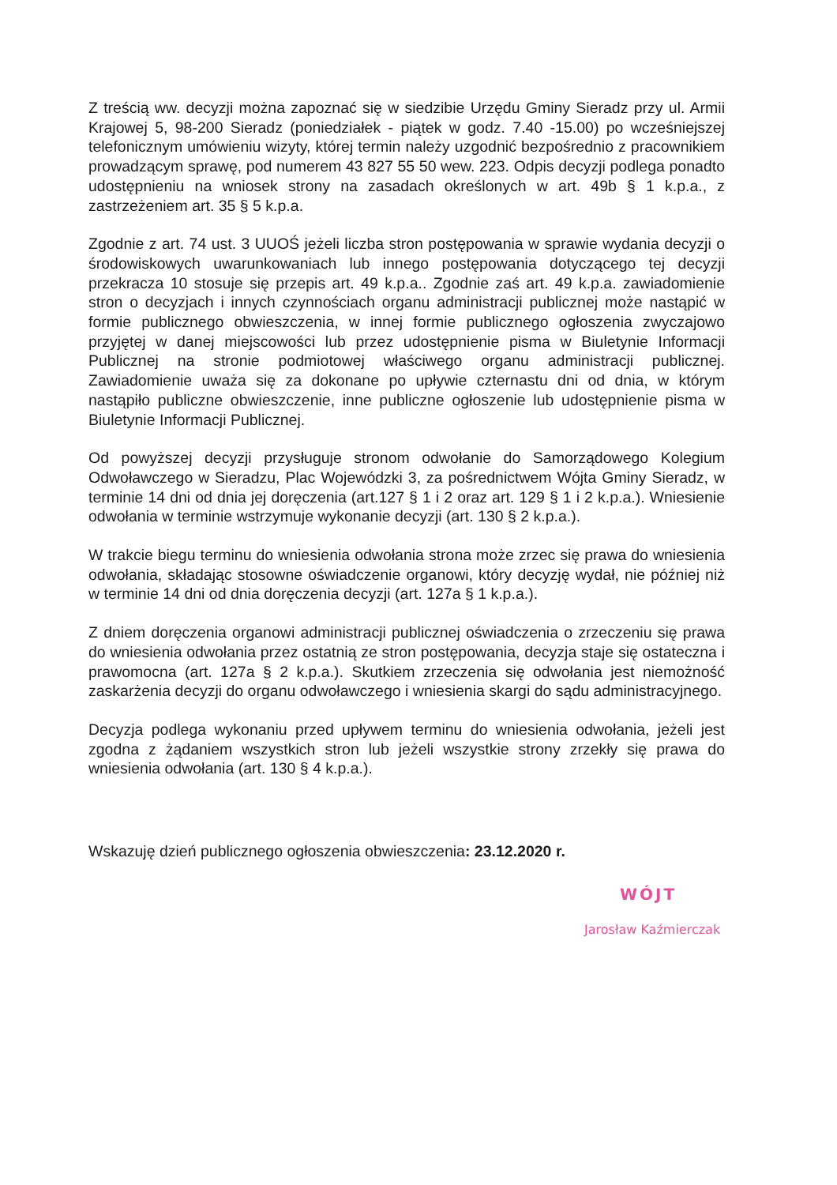Z treścią ww. decyzji można zapoznać się w siedzibie Urzędu Gminy Sieradz przy ul. Armii Krajowej 5, 98-200 Sieradz (poniedziałek - piątek w godz. 7.40 -15.00) po wcześniejszej telefonicznym umówieniu wizyty, której termin należy uzgodnić bezpośrednio z pracownikiem prowadzącym sprawę, pod numerem 43 827 55 50 wew. 223. Odpis decyzji podlega ponadto udostępnieniu na wniosek strony na zasadach określonych w art. 49b § 1 k.p.a., z zastrzeżeniem art. 35 § 5 k.p.a.
Zgodnie z art. 74 ust. 3 UUOŚ jeżeli liczba stron postępowania w sprawie wydania decyzji o środowiskowych uwarunkowaniach lub innego postępowania dotyczącego tej decyzji przekracza 10 stosuje się przepis art. 49 k.p.a.. Zgodnie zaś art. 49 k.p.a. zawiadomienie stron o decyzjach i innych czynnościach organu administracji publicznej może nastąpić w formie publicznego obwieszczenia, w innej formie publicznego ogłoszenia zwyczajowo przyjętej w danej miejscowości lub przez udostępnienie pisma w Biuletynie Informacji Publicznej na stronie podmiotowej właściwego organu administracji publicznej. Zawiadomienie uważa się za dokonane po upływie czternastu dni od dnia, w którym nastąpiło publiczne obwieszczenie, inne publiczne ogłoszenie lub udostępnienie pisma w Biuletynie Informacji Publicznej.
Od powyższej decyzji przysługuje stronom odwołanie do Samorządowego Kolegium Odwoławczego w Sieradzu, Plac Wojewódzki 3, za pośrednictwem Wójta Gminy Sieradz, w terminie 14 dni od dnia jej doręczenia (art.127 § 1 i 2 oraz art. 129 § 1 i 2 k.p.a.). Wniesienie odwołania w terminie wstrzymuje wykonanie decyzji (art. 130 § 2 k.p.a.).
W trakcie biegu terminu do wniesienia odwołania strona może zrzec się prawa do wniesienia odwołania, składając stosowne oświadczenie organowi, który decyzję wydał, nie później niż w terminie 14 dni od dnia doręczenia decyzji (art. 127a § 1 k.p.a.).
Z dniem doręczenia organowi administracji publicznej oświadczenia o zrzeczeniu się prawa do wniesienia odwołania przez ostatnią ze stron postępowania, decyzja staje się ostateczna i prawomocna (art. 127a § 2 k.p.a.). Skutkiem zrzeczenia się odwołania jest niemożność zaskarżenia decyzji do organu odwoławczego i wniesienia skargi do sądu administracyjnego.
Decyzja podlega wykonaniu przed upływem terminu do wniesienia odwołania, jeżeli jest zgodna z żądaniem wszystkich stron lub jeżeli wszystkie strony zrzekły się prawa do wniesienia odwołania (art. 130 § 4 k.p.a.).
Wskazuję dzień publicznego ogłoszenia obwieszczenia: 23.12.2020 r.
WÓJT
Jarosław Kaźmierczak